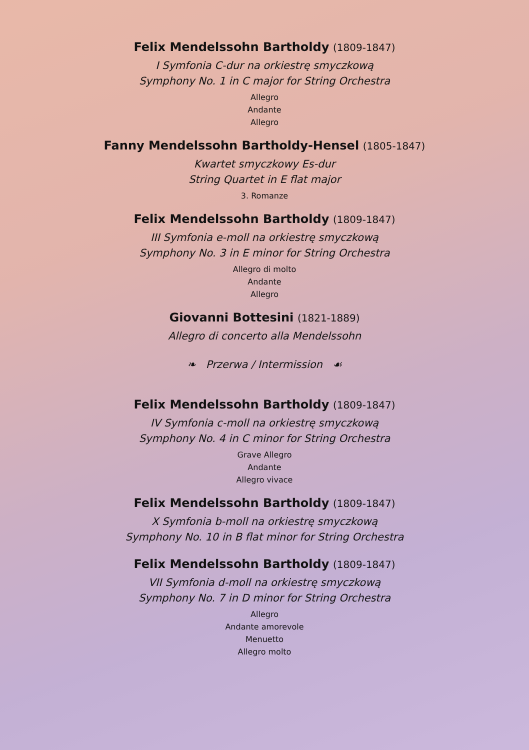Felix Mendelssohn Bartholdy (1809-1847)
I Symfonia C-dur na orkiestrę smyczkową
Symphony No. 1 in C major for String Orchestra
Allegro
Andante
Allegro
Fanny Mendelssohn Bartholdy-Hensel (1805-1847)
Kwartet smyczkowy Es-dur
String Quartet in E flat major
3. Romanze
Felix Mendelssohn Bartholdy (1809-1847)
III Symfonia e-moll na orkiestrę smyczkową
Symphony No. 3 in E minor for String Orchestra
Allegro di molto
Andante
Allegro
Giovanni Bottesini (1821-1889)
Allegro di concerto alla Mendelssohn
❧ Przerwa / Intermission ☙
Felix Mendelssohn Bartholdy (1809-1847)
IV Symfonia c-moll na orkiestrę smyczkową
Symphony No. 4 in C minor for String Orchestra
Grave Allegro
Andante
Allegro vivace
Felix Mendelssohn Bartholdy (1809-1847)
X Symfonia b-moll na orkiestrę smyczkową
Symphony No. 10 in B flat minor for String Orchestra
Felix Mendelssohn Bartholdy (1809-1847)
VII Symfonia d-moll na orkiestrę smyczkową
Symphony No. 7 in D minor for String Orchestra
Allegro
Andante amorevole
Menuetto
Allegro molto